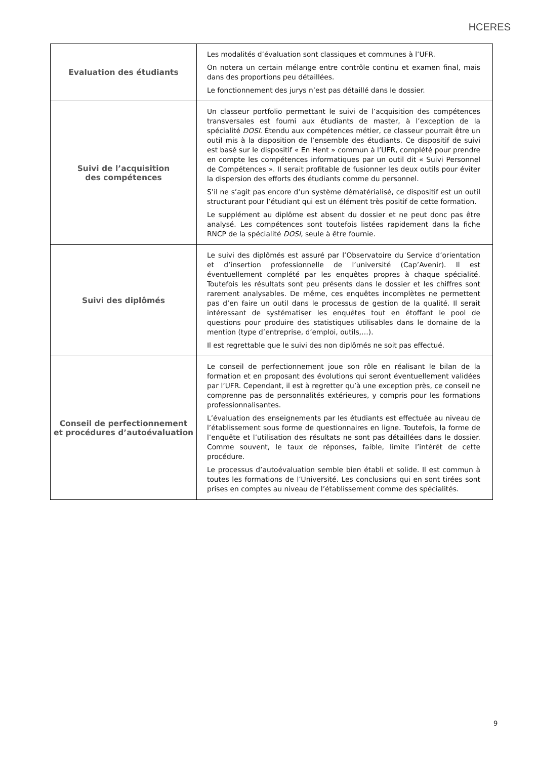HCERES
| Evaluation des étudiants | Les modalités d’évaluation sont classiques et communes à l’UFR. On notera un certain mélange entre contrôle continu et examen final, mais dans des proportions peu détaillées. Le fonctionnement des jurys n’est pas détaillé dans le dossier. |
| Suivi de l’acquisition des compétences | Un classeur portfolio permettant le suivi de l’acquisition des compétences transversales est fourni aux étudiants de master, à l’exception de la spécialité DOSI . Étendu aux compétences métier, ce classeur pourrait être un outil mis à la disposition de l’ensemble des étudiants. Ce dispositif de suivi est basé sur le dispositif « En Hent » commun à l’UFR, complété pour prendre en compte les compétences informatiques par un outil dit « Suivi Personnel de Compétences ». Il serait profitable de fusionner les deux outils pour éviter la dispersion des efforts des étudiants comme du personnel. S’il ne s’agit pas encore d’un système dématérialisé, ce dispositif est un outil structurant pour l’étudiant qui est un élément très positif de cette formation. Le supplément au diplôme est absent du dossier et ne peut donc pas être analysé. Les compétences sont toutefois listées rapidement dans la fiche RNCP de la spécialité DOSI , seule à être fournie. |
| Suivi des diplômés | Le suivi des diplômés est assuré par l’Observatoire du Service d’orientation et d’insertion professionnelle de l’université (Cap’Avenir). Il est éventuellement complété par les enquêtes propres à chaque spécialité. Toutefois les résultats sont peu présents dans le dossier et les chiffres sont rarement analysables. De même, ces enquêtes incomplètes ne permettent pas d’en faire un outil dans le processus de gestion de la qualité. Il serait intéressant de systématiser les enquêtes tout en étoffant le pool de questions pour produire des statistiques utilisables dans le domaine de la mention (type d’entreprise, d’emploi, outils,…). Il est regrettable que le suivi des non diplômés ne soit pas effectué. |
| Conseil de perfectionnement et procédures d’autoévaluation | Le conseil de perfectionnement joue son rôle en réalisant le bilan de la formation et en proposant des évolutions qui seront éventuellement validées par l’UFR. Cependant, il est à regretter qu’à une exception près, ce conseil ne comprenne pas de personnalités extérieures, y compris pour les formations professionnalisantes. L’évaluation des enseignements par les étudiants est effectuée au niveau de l’établissement sous forme de questionnaires en ligne. Toutefois, la forme de l’enquête et l’utilisation des résultats ne sont pas détaillées dans le dossier. Comme souvent, le taux de réponses, faible, limite l’intérêt de cette procédure. Le processus d’autoévaluation semble bien établi et solide. Il est commun à toutes les formations de l’Université. Les conclusions qui en sont tirées sont prises en comptes au niveau de l’établissement comme des spécialités. |
9